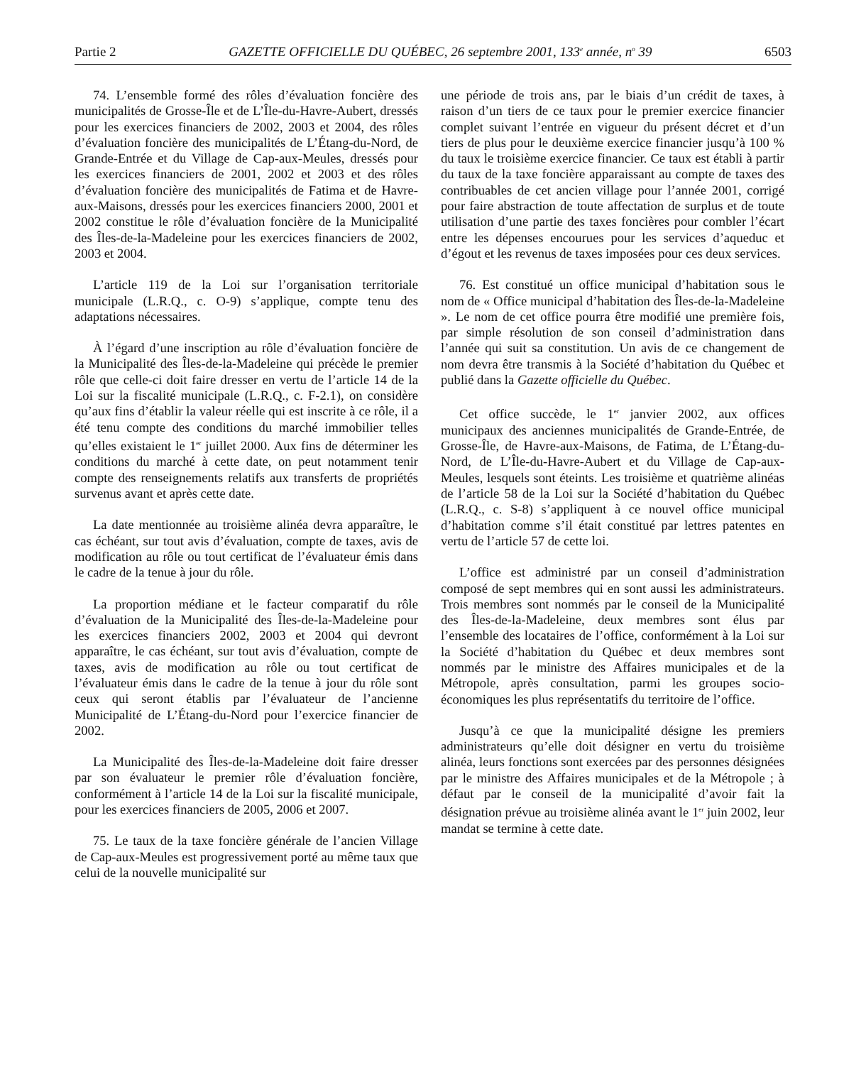Partie 2 GAZETTE OFFICIELLE DU QUÉBEC, 26 septembre 2001, 133<sup>e</sup> année, n<sup>o</sup> 39 6503
74. L’ensemble formé des rôles d’évaluation foncière des municipalités de Grosse-Île et de L’Île-du-Havre-Aubert, dressés pour les exercices financiers de 2002, 2003 et 2004, des rôles d’évaluation foncière des municipalités de L’Étang-du-Nord, de Grande-Entrée et du Village de Cap-aux-Meules, dressés pour les exercices financiers de 2001, 2002 et 2003 et des rôles d’évaluation foncière des municipalités de Fatima et de Havre-aux-Maisons, dressés pour les exercices financiers 2000, 2001 et 2002 constitue le rôle d’évaluation foncière de la Municipalité des Îles-de-la-Madeleine pour les exercices financiers de 2002, 2003 et 2004.
L’article 119 de la Loi sur l’organisation territoriale municipale (L.R.Q., c. O-9) s’applique, compte tenu des adaptations nécessaires.
À l’égard d’une inscription au rôle d’évaluation foncière de la Municipalité des Îles-de-la-Madeleine qui précède le premier rôle que celle-ci doit faire dresser en vertu de l’article 14 de la Loi sur la fiscalité municipale (L.R.Q., c. F-2.1), on considère qu’aux fins d’établir la valeur réelle qui est inscrite à ce rôle, il a été tenu compte des conditions du marché immobilier telles qu’elles existaient le 1<sup>er</sup> juillet 2000. Aux fins de déterminer les conditions du marché à cette date, on peut notamment tenir compte des renseignements relatifs aux transferts de propriétés survenus avant et après cette date.
La date mentionnée au troisième alinéa devra apparaître, le cas échéant, sur tout avis d’évaluation, compte de taxes, avis de modification au rôle ou tout certificat de l’évaluateur émis dans le cadre de la tenue à jour du rôle.
La proportion médiane et le facteur comparatif du rôle d’évaluation de la Municipalité des Îles-de-la-Madeleine pour les exercices financiers 2002, 2003 et 2004 qui devront apparaître, le cas échéant, sur tout avis d’évaluation, compte de taxes, avis de modification au rôle ou tout certificat de l’évaluateur émis dans le cadre de la tenue à jour du rôle sont ceux qui seront établis par l’évaluateur de l’ancienne Municipalité de L’Étang-du-Nord pour l’exercice financier de 2002.
La Municipalité des Îles-de-la-Madeleine doit faire dresser par son évaluateur le premier rôle d’évaluation foncière, conformément à l’article 14 de la Loi sur la fiscalité municipale, pour les exercices financiers de 2005, 2006 et 2007.
75. Le taux de la taxe foncière générale de l’ancien Village de Cap-aux-Meules est progressivement porté au même taux que celui de la nouvelle municipalité sur
une période de trois ans, par le biais d’un crédit de taxes, à raison d’un tiers de ce taux pour le premier exercice financier complet suivant l’entrée en vigueur du présent décret et d’un tiers de plus pour le deuxième exercice financier jusqu’à 100 % du taux le troisième exercice financier. Ce taux est établi à partir du taux de la taxe foncière apparaissant au compte de taxes des contribuables de cet ancien village pour l’année 2001, corrigé pour faire abstraction de toute affectation de surplus et de toute utilisation d’une partie des taxes foncières pour combler l’écart entre les dépenses encourues pour les services d’aqueduc et d’égout et les revenus de taxes imposées pour ces deux services.
76. Est constitué un office municipal d’habitation sous le nom de « Office municipal d’habitation des Îles-de-la-Madeleine ». Le nom de cet office pourra être modifié une première fois, par simple résolution de son conseil d’administration dans l’année qui suit sa constitution. Un avis de ce changement de nom devra être transmis à la Société d’habitation du Québec et publié dans la Gazette officielle du Québec.
Cet office succède, le 1<sup>er</sup> janvier 2002, aux offices municipaux des anciennes municipalités de Grande-Entrée, de Grosse-Île, de Havre-aux-Maisons, de Fatima, de L’Étang-du-Nord, de L’Île-du-Havre-Aubert et du Village de Cap-aux-Meules, lesquels sont éteints. Les troisième et quatrième alinéas de l’article 58 de la Loi sur la Société d’habitation du Québec (L.R.Q., c. S-8) s’appliquent à ce nouvel office municipal d’habitation comme s’il était constitué par lettres patentes en vertu de l’article 57 de cette loi.
L’office est administré par un conseil d’administration composé de sept membres qui en sont aussi les administrateurs. Trois membres sont nommés par le conseil de la Municipalité des Îles-de-la-Madeleine, deux membres sont élus par l’ensemble des locataires de l’office, conformément à la Loi sur la Société d’habitation du Québec et deux membres sont nommés par le ministre des Affaires municipales et de la Métropole, après consultation, parmi les groupes socio-économiques les plus représentatifs du territoire de l’office.
Jusqu’à ce que la municipalité désigne les premiers administrateurs qu’elle doit désigner en vertu du troisième alinéa, leurs fonctions sont exercées par des personnes désignées par le ministre des Affaires municipales et de la Métropole ; à défaut par le conseil de la municipalité d’avoir fait la désignation prévue au troisième alinéa avant le 1<sup>er</sup> juin 2002, leur mandat se termine à cette date.